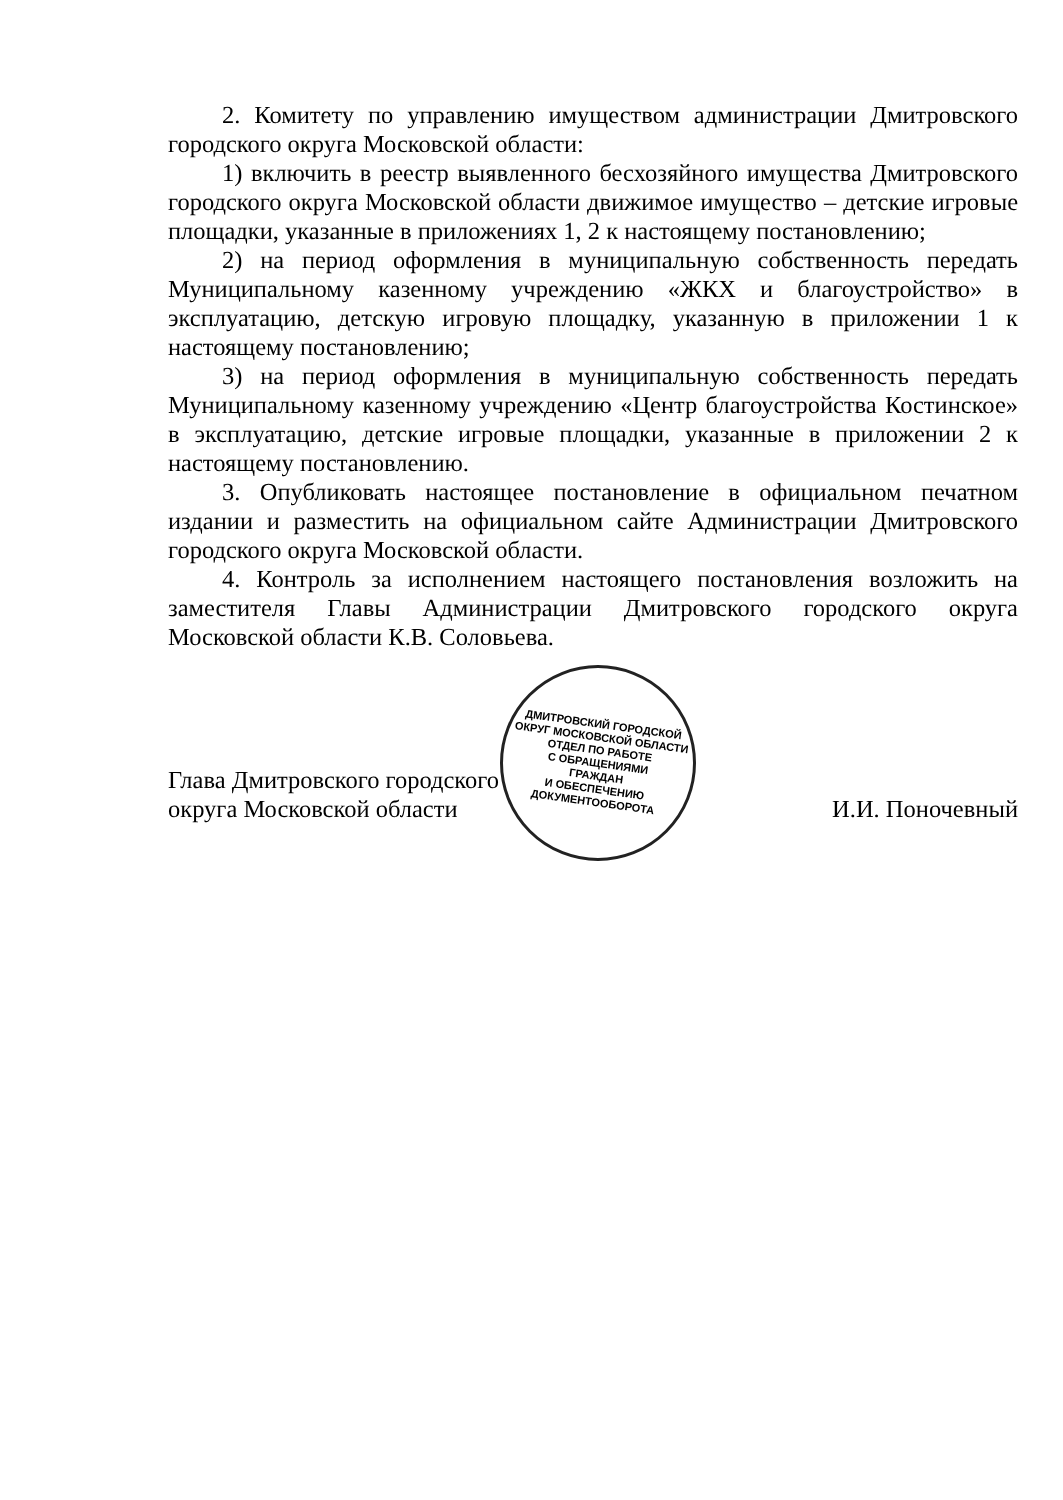2. Комитету по управлению имуществом администрации Дмитровского городского округа Московской области:
1) включить в реестр выявленного бесхозяйного имущества Дмитровского городского округа Московской области движимое имущество – детские игровые площадки, указанные в приложениях 1, 2 к настоящему постановлению;
2) на период оформления в муниципальную собственность передать Муниципальному казенному учреждению «ЖКХ и благоустройство» в эксплуатацию, детскую игровую площадку, указанную в приложении 1 к настоящему постановлению;
3) на период оформления в муниципальную собственность передать Муниципальному казенному учреждению «Центр благоустройства Костинское» в эксплуатацию, детские игровые площадки, указанные в приложении 2 к настоящему постановлению.
3. Опубликовать настоящее постановление в официальном печатном издании и разместить на официальном сайте Администрации Дмитровского городского округа Московской области.
4. Контроль за исполнением настоящего постановления возложить на заместителя Главы Администрации Дмитровского городского округа Московской области К.В. Соловьева.
Глава Дмитровского городского
округа Московской области
И.И. Поночевный
ДМИТРОВСКИЙ ГОРОДСКОЙ ОКРУГ МОСКОВСКОЙ ОБЛАСТИ
ОТДЕЛ ПО РАБОТЕ
С ОБРАЩЕНИЯМИ
ГРАЖДАН
И ОБЕСПЕЧЕНИЮ
ДОКУМЕНТООБОРОТА